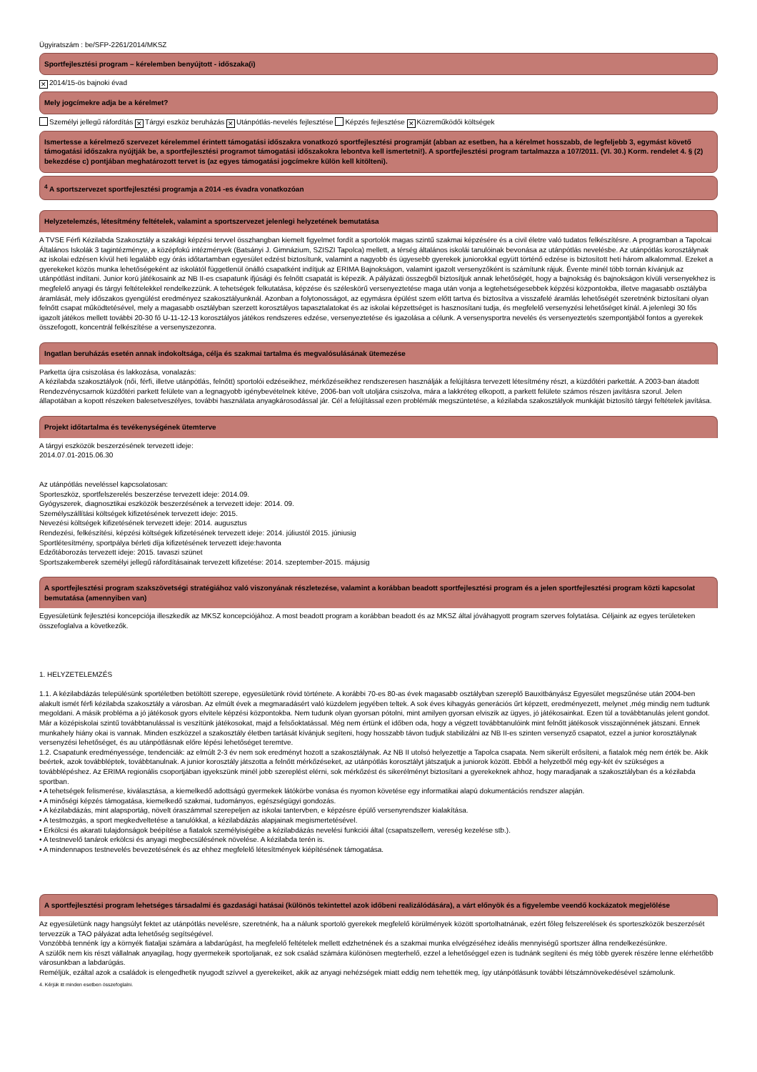Ügyiratszám : be/SFP-2261/2014/MKSZ
Sportfejlesztési program – kérelemben benyújtott - időszaka(i)
✕ 2014/15-ös bajnoki évad
Mely jogcímekre adja be a kérelmet?
Személyi jellegű ráfordítás ✕ Tárgyi eszköz beruházás ✕ Utánpótlás-nevelés fejlesztése Képzés fejlesztése ✕ Közreműködői költségek
Ismertesse a kérelmező szervezet kérelemmel érintett támogatási időszakra vonatkozó sportfejlesztési programját (abban az esetben, ha a kérelmet hosszabb, de legfeljebb 3, egymást követő támogatási időszakra nyújtják be, a sportfejlesztési programot támogatási időszakokra lebontva kell ismertetni!). A sportfejlesztési program tartalmazza a 107/2011. (VI. 30.) Korm. rendelet 4. § (2) bekezdése c) pontjában meghatározott tervet is (az egyes támogatási jogcímekre külön kell kitölteni).
<sup>4</sup> A sportszervezet sportfejlesztési programja a 2014 -es évadra vonatkozóan
Helyzetelemzés, létesítmény feltételek, valamint a sportszervezet jelenlegi helyzetének bemutatása
A TVSE Férfi Kézilabda Szakosztály a szakági képzési tervvel összhangban kiemelt figyelmet fordít a sportolók magas szintű szakmai képzésére és a civil életre való tudatos felkészítésre. A programban a Tapolcai Általános Iskolák 3 tagintézménye, a középfokú intézmények (Batsányi J. Gimnázium, SZISZI Tapolca) mellett, a térség általános iskolái tanulóinak bevonása az utánpótlás nevelésbe. Az utánpótlás korosztálynak az iskolai edzésen kívül heti legalább egy órás időtartamban egyesület edzést biztosítunk, valamint a nagyobb és ügyesebb gyerekek juniorokkal együtt történő edzése is biztosított heti három alkalommal. Ezeket a gyerekeket közös munka lehetőségeként az iskolától függetlenül önálló csapatként indítjuk az ERIMA Bajnokságon, valamint igazolt versenyzőként is számítunk rájuk. Évente minél több tornán kívánjuk az utánpótlást indítani. Junior korú játékosaink az NB II-es csapatunk ifjúsági és felnőtt csapatát is képezik. A pályázati összegből biztosítjuk annak lehetőségét, hogy a bajnokság és bajnokságon kívüli versenyekhez is megfelelő anyagi és tárgyi feltételekkel rendelkezzünk. A tehetségek felkutatása, képzése és széleskörű versenyeztetése maga után vonja a legtehetségesebbek képzési központokba, illetve magasabb osztályba áramlását, mely időszakos gyengülést eredményez szakosztályunknál. Azonban a folytonosságot, az egymásra épülést szem előtt tartva és biztosítva a visszafelé áramlás lehetőségét szeretnénk biztosítani olyan felnőtt csapat működtetésével, mely a magasabb osztályban szerzett korosztályos tapasztalatokat és az iskolai képzettséget is hasznosítani tudja, és megfelelő versenyzési lehetőséget kínál. A jelenlegi 30 fős igazolt játékos mellett további 20-30 fő U-11-12-13 korosztályos játékos rendszeres edzése, versenyeztetése és igazolása a célunk. A versenysportra nevelés és versenyeztetés szempontjából fontos a gyerekek összefogott, koncentrál felkészítése a versenyszezonra.
Ingatlan beruházás esetén annak indokoltsága, célja és szakmai tartalma és megvalósulásának ütemezése
Parketta újra csiszolása és lakkozása, vonalazás:
A kézilabda szakosztályok (női, férfi, illetve utánpótlás, felnőtt) sportolói edzéseikhez, mérkőzéseikhez rendszeresen használják a felújításra tervezett létesítmény részt, a küzdőtéri parkettát. A 2003-ban átadott Rendezvénycsarnok küzdőtéri parkett felülete van a legnagyobb igénybevételnek kitéve, 2006-ban volt utoljára csiszolva, mára a lakkréteg elkopott, a parkett felülete számos részen javításra szorul. Jelen állapotában a kopott részeken balesetveszélyes, további használata anyagkárosodással jár. Cél a felújítással ezen problémák megszüntetése, a kézilabda szakosztályok munkáját biztosító tárgyi feltételek javítása.
Projekt időtartalma és tevékenységének ütemterve
A tárgyi eszközök beszerzésének tervezett ideje:
2014.07.01-2015.06.30
Az utánpótlás neveléssel kapcsolatosan:
Sporteszköz, sportfelszerelés beszerzése tervezett ideje: 2014.09.
Gyógyszerek, diagnosztikai eszközök beszerzésének a tervezett ideje: 2014. 09.
Személyszállítási költségek kifizetésének tervezett ideje: 2015.
Nevezési költségek kifizetésének tervezett ideje: 2014. augusztus
Rendezési, felkészítési, képzési költségek kifizetésének tervezett ideje: 2014. júliustól 2015. júniusig
Sportlétesítmény, sportpálya bérleti díja kifizetésének tervezett ideje:havonta
Edzőtáborozás tervezett ideje: 2015. tavaszi szünet
Sportszakemberek személyi jellegű ráfordításainak tervezett kifizetése: 2014. szeptember-2015. májusig
A sportfejlesztési program szakszövetségi stratégiához való viszonyának részletezése, valamint a korábban beadott sportfejlesztési program és a jelen sportfejlesztési program közti kapcsolat bemutatása (amennyiben van)
Egyesületünk fejlesztési koncepciója illeszkedik az MKSZ koncepciójához. A most beadott program a korábban beadott és az MKSZ által jóváhagyott program szerves folytatása. Céljaink az egyes területeken összefoglalva a következők.
1. HELYZETELEMZÉS
1.1. A kézilabdázás településünk sportéletben betöltött szerepe, egyesületünk rövid története. A korábbi 70-es 80-as évek magasabb osztályban szereplő Bauxitbányász Egyesület megszűnése után 2004-ben alakult ismét férfi kézilabda szakosztály a városban. Az elmúlt évek a megmaradásért való küzdelem jegyében teltek. A sok éves kihagyás generációs űrt képzett, eredményezett, melynet ,még mindig nem tudtunk megoldani. A másik probléma a jó játékosok gyors elvitele képzési központokba. Nem tudunk olyan gyorsan pótolni, mint amilyen gyorsan elviszik az ügyes, jó játékosainkat. Ezen túl a továbbtanulás jelent gondot. Már a középiskolai szintű továbbtanulással is veszítünk játékosokat, majd a felsőoktatással. Még nem értünk el időben oda, hogy a végzett továbbtanulóink mint felnőtt játékosok visszajönnének játszani. Ennek munkahely hiány okai is vannak. Minden eszközzel a szakosztály életben tartását kívánjuk segíteni, hogy hosszabb távon tudjuk stabilizálni az NB II-es szinten versenyző csapatot, ezzel a junior korosztálynak versenyzési lehetőséget, és au utánpótlásnak előre lépési lehetőséget teremtve.
1.2. Csapatunk eredményessége, tendenciák: az elmúlt 2-3 év nem sok eredményt hozott a szakosztálynak. Az NB II utolsó helyezettje a Tapolca csapata. Nem sikerült erősíteni, a fiatalok még nem érték be. Akik beértek, azok továbbléptek, továbbtanulnak. A junior korosztály játszotta a felnőtt mérkőzéseket, az utánpótlás korosztályt játszatjuk a juniorok között. Ebből a helyzetből még egy-két év szükséges a továbblépéshez. Az ERIMA regionális csoportjában igyekszünk minél jobb szereplést elérni, sok mérkőzést és sikerélményt biztosítani a gyerekeknek ahhoz, hogy maradjanak a szakosztályban és a kézilabda sportban.
• A tehetségek felismerése, kiválasztása, a kiemelkedő adottságú gyermekek látókörbe vonása és nyomon követése egy informatikai alapú dokumentációs rendszer alapján.
• A minőségi képzés támogatása, kiemelkedő szakmai, tudományos, egészségügyi gondozás.
• A kézilabdázás, mint alapsportág, növelt óraszámmal szerepeljen az iskolai tantervben, e képzésre épülő versenyrendszer kialakítása.
• A testmozgás, a sport megkedveltetése a tanulókkal, a kézilabdázás alapjainak megismertetésével.
• Erkölcsi és akarati tulajdonságok beépítése a fiatalok személyiségébe a kézilabdázás nevelési funkciói által (csapatszellem, vereség kezelése stb.).
• A testnevelő tanárok erkölcsi és anyagi megbecsülésének növelése. A kézilabda terén is.
• A mindennapos testnevelés bevezetésének és az ehhez megfelelő létesítmények kiépítésének támogatása.
A sportfejlesztési program lehetséges társadalmi és gazdasági hatásai (különös tekintettel azok időbeni realizálódására), a várt előnyök és a figyelembe veendő kockázatok megjelölése
Az egyesületünk nagy hangsúlyt fektet az utánpótlás nevelésre, szeretnénk, ha a nálunk sportoló gyerekek megfelelő körülmények között sportolhatnának, ezért főleg felszerelések és sporteszközök beszerzését tervezzük a TAO pályázat adta lehetőség segítségével.
Vonzóbbá tennénk így a környék fiataljai számára a labdarúgást, ha megfelelő feltételek mellett edzhetnének és a szakmai munka elvégzéséhez ideális mennyiségű sportszer állna rendelkezésünkre.
A szülők nem kis részt vállalnak anyagilag, hogy gyermekeik sportoljanak, ez sok család számára különösen megterhelő, ezzel a lehetőséggel ezen is tudnánk segíteni és még több gyerek részére lenne elérhetőbb városunkban a labdarúgás.
Reméljük, ezáltal azok a családok is elengedhetik nyugodt szívvel a gyerekeiket, akik az anyagi nehézségek miatt eddig nem tehették meg, így utánpótlásunk további létszámnövekedésével számolunk.
4. Kérjük itt minden esetben összefoglalni.